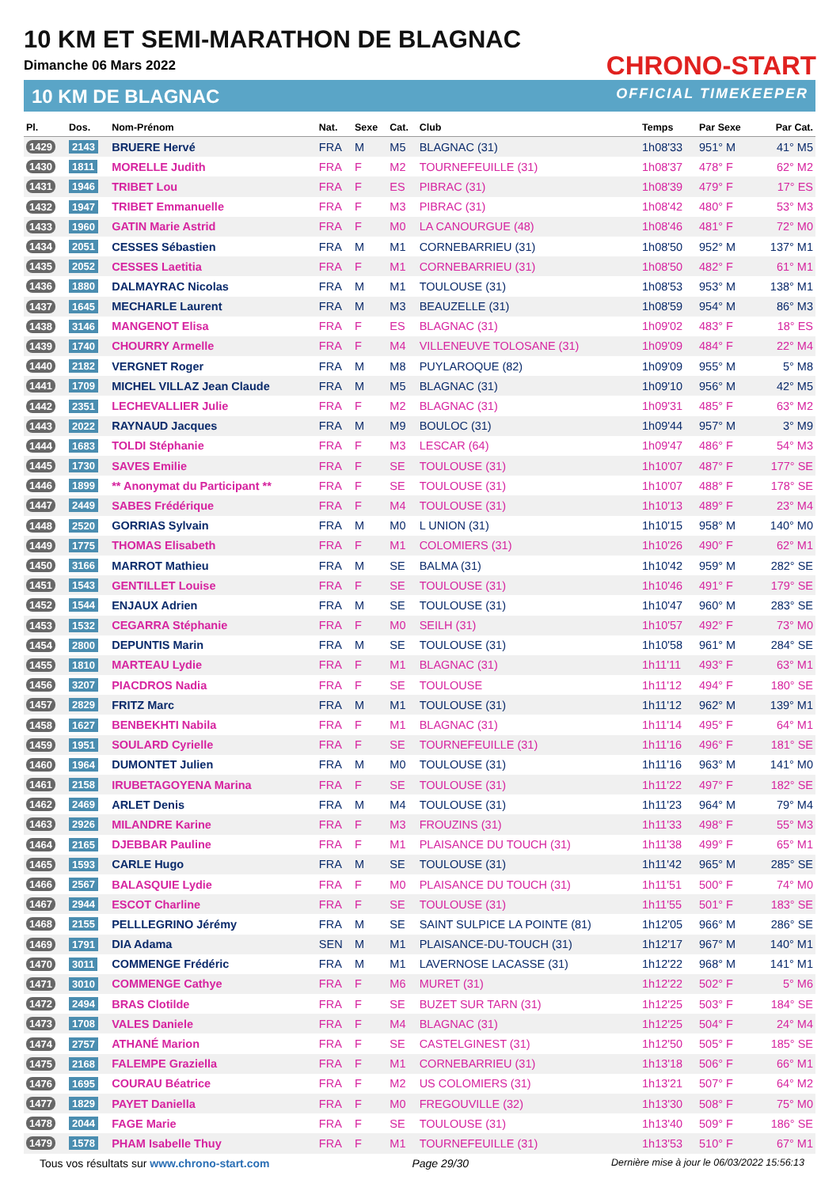10 KM ET SEMI-MARATHON DE BLAGNAC
Dimanche 06 Mars 2022
10 KM DE BLAGNAC
CHRONO-START
OFFICIAL TIMEKEEPER
| Pl. | Dos. | Nom-Prénom | Nat. | Sexe | Cat. | Club | Temps | Par Sexe | Par Cat. |
| --- | --- | --- | --- | --- | --- | --- | --- | --- | --- |
| 1429 | 2143 | BRUERE Hervé | FRA | M | M5 | BLAGNAC (31) | 1h08'33 | 951° M | 41° M5 |
| 1430 | 1811 | MORELLE Judith | FRA | F | M2 | TOURNEFEUILLE (31) | 1h08'37 | 478° F | 62° M2 |
| 1431 | 1946 | TRIBET Lou | FRA | F | ES | PIBRAC (31) | 1h08'39 | 479° F | 17° ES |
| 1432 | 1947 | TRIBET Emmanuelle | FRA | F | M3 | PIBRAC (31) | 1h08'42 | 480° F | 53° M3 |
| 1433 | 1960 | GATIN Marie Astrid | FRA | F | M0 | LA CANOURGUE (48) | 1h08'46 | 481° F | 72° M0 |
| 1434 | 2051 | CESSES Sébastien | FRA | M | M1 | CORNEBARRIEU (31) | 1h08'50 | 952° M | 137° M1 |
| 1435 | 2052 | CESSES Laetitia | FRA | F | M1 | CORNEBARRIEU (31) | 1h08'50 | 482° F | 61° M1 |
| 1436 | 1880 | DALMAYRAC Nicolas | FRA | M | M1 | TOULOUSE (31) | 1h08'53 | 953° M | 138° M1 |
| 1437 | 1645 | MECHARLE Laurent | FRA | M | M3 | BEAUZELLE (31) | 1h08'59 | 954° M | 86° M3 |
| 1438 | 3146 | MANGENOT Elisa | FRA | F | ES | BLAGNAC (31) | 1h09'02 | 483° F | 18° ES |
| 1439 | 1740 | CHOURRY Armelle | FRA | F | M4 | VILLENEUVE TOLOSANE (31) | 1h09'09 | 484° F | 22° M4 |
| 1440 | 2182 | VERGNET Roger | FRA | M | M8 | PUYLAROQUE (82) | 1h09'09 | 955° M | 5° M8 |
| 1441 | 1709 | MICHEL VILLAZ Jean Claude | FRA | M | M5 | BLAGNAC (31) | 1h09'10 | 956° M | 42° M5 |
| 1442 | 2351 | LECHEVALLIER Julie | FRA | F | M2 | BLAGNAC (31) | 1h09'31 | 485° F | 63° M2 |
| 1443 | 2022 | RAYNAUD Jacques | FRA | M | M9 | BOULOC (31) | 1h09'44 | 957° M | 3° M9 |
| 1444 | 1683 | TOLDI Stéphanie | FRA | F | M3 | LESCAR (64) | 1h09'47 | 486° F | 54° M3 |
| 1445 | 1730 | SAVES Emilie | FRA | F | SE | TOULOUSE (31) | 1h10'07 | 487° F | 177° SE |
| 1446 | 1899 | ** Anonymat du Participant ** | FRA | F | SE | TOULOUSE (31) | 1h10'07 | 488° F | 178° SE |
| 1447 | 2449 | SABES Frédérique | FRA | F | M4 | TOULOUSE (31) | 1h10'13 | 489° F | 23° M4 |
| 1448 | 2520 | GORRIAS Sylvain | FRA | M | M0 | L UNION (31) | 1h10'15 | 958° M | 140° M0 |
| 1449 | 1775 | THOMAS Elisabeth | FRA | F | M1 | COLOMIERS (31) | 1h10'26 | 490° F | 62° M1 |
| 1450 | 3166 | MARROT Mathieu | FRA | M | SE | BALMA (31) | 1h10'42 | 959° M | 282° SE |
| 1451 | 1543 | GENTILLET Louise | FRA | F | SE | TOULOUSE (31) | 1h10'46 | 491° F | 179° SE |
| 1452 | 1544 | ENJAUX Adrien | FRA | M | SE | TOULOUSE (31) | 1h10'47 | 960° M | 283° SE |
| 1453 | 1532 | CEGARRA Stéphanie | FRA | F | M0 | SEILH (31) | 1h10'57 | 492° F | 73° M0 |
| 1454 | 2800 | DEPUNTIS Marin | FRA | M | SE | TOULOUSE (31) | 1h10'58 | 961° M | 284° SE |
| 1455 | 1810 | MARTEAU Lydie | FRA | F | M1 | BLAGNAC (31) | 1h11'11 | 493° F | 63° M1 |
| 1456 | 3207 | PIACDROS Nadia | FRA | F | SE | TOULOUSE | 1h11'12 | 494° F | 180° SE |
| 1457 | 2829 | FRITZ Marc | FRA | M | M1 | TOULOUSE (31) | 1h11'12 | 962° M | 139° M1 |
| 1458 | 1627 | BENBEKHTI Nabila | FRA | F | M1 | BLAGNAC (31) | 1h11'14 | 495° F | 64° M1 |
| 1459 | 1951 | SOULARD Cyrielle | FRA | F | SE | TOURNEFEUILLE (31) | 1h11'16 | 496° F | 181° SE |
| 1460 | 1964 | DUMONTET Julien | FRA | M | M0 | TOULOUSE (31) | 1h11'16 | 963° M | 141° M0 |
| 1461 | 2158 | IRUBETAGOYENA Marina | FRA | F | SE | TOULOUSE (31) | 1h11'22 | 497° F | 182° SE |
| 1462 | 2469 | ARLET Denis | FRA | M | M4 | TOULOUSE (31) | 1h11'23 | 964° M | 79° M4 |
| 1463 | 2926 | MILANDRE Karine | FRA | F | M3 | FROUZINS (31) | 1h11'33 | 498° F | 55° M3 |
| 1464 | 2165 | DJEBBAR Pauline | FRA | F | M1 | PLAISANCE DU TOUCH (31) | 1h11'38 | 499° F | 65° M1 |
| 1465 | 1593 | CARLE Hugo | FRA | M | SE | TOULOUSE (31) | 1h11'42 | 965° M | 285° SE |
| 1466 | 2567 | BALASQUIE Lydie | FRA | F | M0 | PLAISANCE DU TOUCH (31) | 1h11'51 | 500° F | 74° M0 |
| 1467 | 2944 | ESCOT Charline | FRA | F | SE | TOULOUSE (31) | 1h11'55 | 501° F | 183° SE |
| 1468 | 2155 | PELLLEGRINO Jérémy | FRA | M | SE | SAINT SULPICE LA POINTE (81) | 1h12'05 | 966° M | 286° SE |
| 1469 | 1791 | DIA Adama | SEN | M | M1 | PLAISANCE-DU-TOUCH (31) | 1h12'17 | 967° M | 140° M1 |
| 1470 | 3011 | COMMENGE Frédéric | FRA | M | M1 | LAVERNOSE LACASSE (31) | 1h12'22 | 968° M | 141° M1 |
| 1471 | 3010 | COMMENGE Cathye | FRA | F | M6 | MURET (31) | 1h12'22 | 502° F | 5° M6 |
| 1472 | 2494 | BRAS Clotilde | FRA | F | SE | BUZET SUR TARN (31) | 1h12'25 | 503° F | 184° SE |
| 1473 | 1708 | VALES Daniele | FRA | F | M4 | BLAGNAC (31) | 1h12'25 | 504° F | 24° M4 |
| 1474 | 2757 | ATHANÉ Marion | FRA | F | SE | CASTELGINEST (31) | 1h12'50 | 505° F | 185° SE |
| 1475 | 2168 | FALEMPE Graziella | FRA | F | M1 | CORNEBARRIEU (31) | 1h13'18 | 506° F | 66° M1 |
| 1476 | 1695 | COURAU Béatrice | FRA | F | M2 | US COLOMIERS (31) | 1h13'21 | 507° F | 64° M2 |
| 1477 | 1829 | PAYET Daniella | FRA | F | M0 | FREGOUVILLE (32) | 1h13'30 | 508° F | 75° M0 |
| 1478 | 2044 | FAGE Marie | FRA | F | SE | TOULOUSE (31) | 1h13'40 | 509° F | 186° SE |
| 1479 | 1578 | PHAM Isabelle Thuy | FRA | F | M1 | TOURNEFEUILLE (31) | 1h13'53 | 510° F | 67° M1 |
Tous vos résultats sur www.chrono-start.com Page 29/30 Dernière mise à jour le 06/03/2022 15:56:13